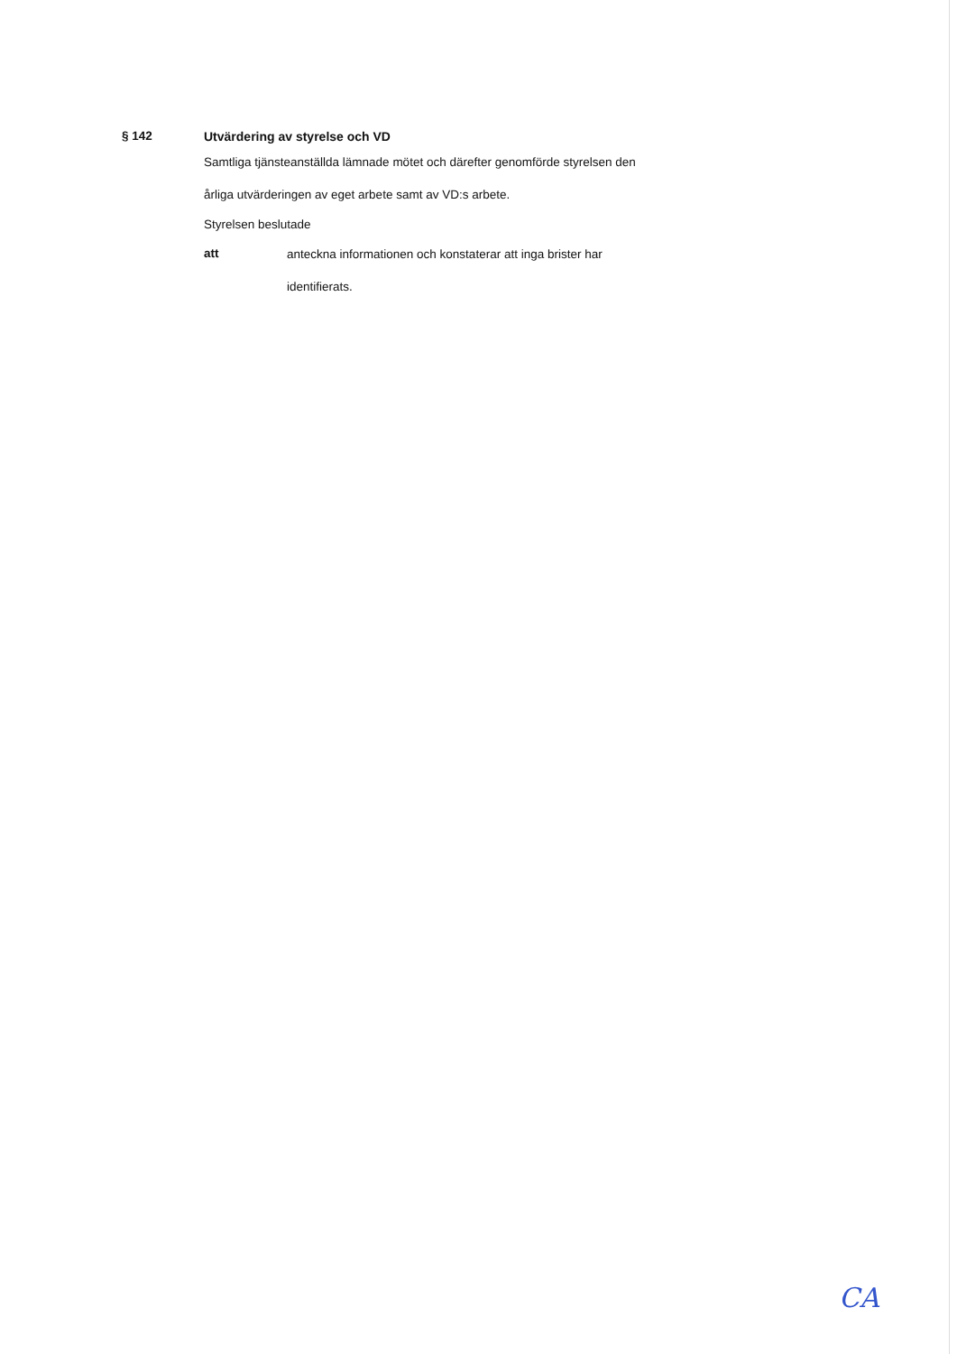§ 142 Utvärdering av styrelse och VD
Samtliga tjänsteanställda lämnade mötet och därefter genomförde styrelsen den
årliga utvärderingen av eget arbete samt av VD:s arbete.
Styrelsen beslutade
att
anteckna informationen och konstaterar att inga brister har
identifierats.
CA